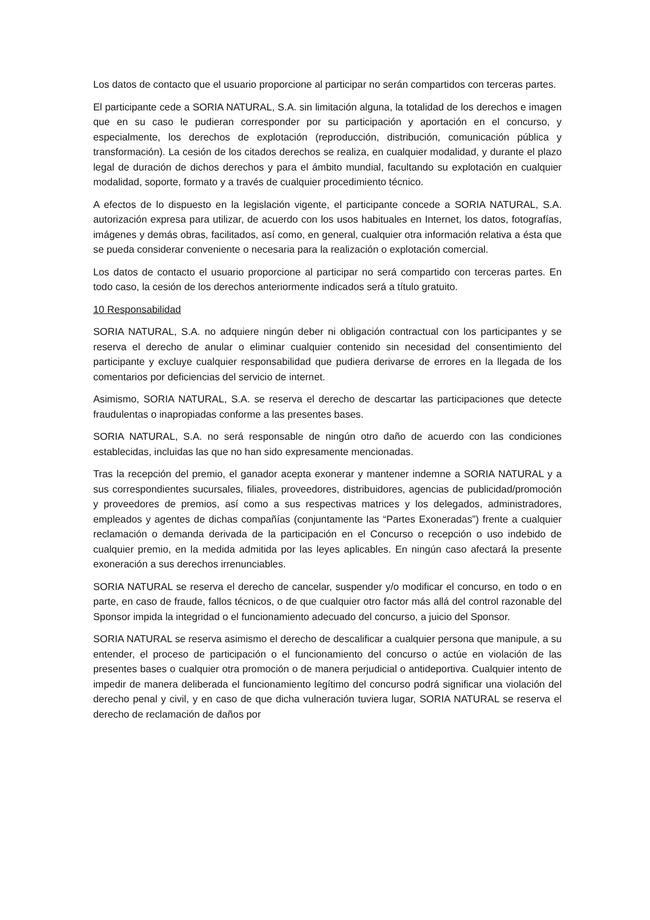Los datos de contacto que el usuario proporcione al participar no serán compartidos con terceras partes.
El participante cede a SORIA NATURAL, S.A. sin limitación alguna, la totalidad de los derechos e imagen que en su caso le pudieran corresponder por su participación y aportación en el concurso, y especialmente, los derechos de explotación (reproducción, distribución, comunicación pública y transformación). La cesión de los citados derechos se realiza, en cualquier modalidad, y durante el plazo legal de duración de dichos derechos y para el ámbito mundial, facultando su explotación en cualquier modalidad, soporte, formato y a través de cualquier procedimiento técnico.
A efectos de lo dispuesto en la legislación vigente, el participante concede a SORIA NATURAL, S.A. autorización expresa para utilizar, de acuerdo con los usos habituales en Internet, los datos, fotografías, imágenes y demás obras, facilitados, así como, en general, cualquier otra información relativa a ésta que se pueda considerar conveniente o necesaria para la realización o explotación comercial.
Los datos de contacto el usuario proporcione al participar no será compartido con terceras partes. En todo caso, la cesión de los derechos anteriormente indicados será a título gratuito.
10 Responsabilidad
SORIA NATURAL, S.A. no adquiere ningún deber ni obligación contractual con los participantes y se reserva el derecho de anular o eliminar cualquier contenido sin necesidad del consentimiento del participante y excluye cualquier responsabilidad que pudiera derivarse de errores en la llegada de los comentarios por deficiencias del servicio de internet.
Asimismo, SORIA NATURAL, S.A. se reserva el derecho de descartar las participaciones que detecte fraudulentas o inapropiadas conforme a las presentes bases.
SORIA NATURAL, S.A. no será responsable de ningún otro daño de acuerdo con las condiciones establecidas, incluidas las que no han sido expresamente mencionadas.
Tras la recepción del premio, el ganador acepta exonerar y mantener indemne a SORIA NATURAL y a sus correspondientes sucursales, filiales, proveedores, distribuidores, agencias de publicidad/promoción y proveedores de premios, así como a sus respectivas matrices y los delegados, administradores, empleados y agentes de dichas compañías (conjuntamente las “Partes Exoneradas”) frente a cualquier reclamación o demanda derivada de la participación en el Concurso o recepción o uso indebido de cualquier premio, en la medida admitida por las leyes aplicables. En ningún caso afectará la presente exoneración a sus derechos irrenunciables.
SORIA NATURAL se reserva el derecho de cancelar, suspender y/o modificar el concurso, en todo o en parte, en caso de fraude, fallos técnicos, o de que cualquier otro factor más allá del control razonable del Sponsor impida la integridad o el funcionamiento adecuado del concurso, a juicio del Sponsor.
SORIA NATURAL se reserva asimismo el derecho de descalificar a cualquier persona que manipule, a su entender, el proceso de participación o el funcionamiento del concurso o actúe en violación de las presentes bases o cualquier otra promoción o de manera perjudicial o antideportiva. Cualquier intento de impedir de manera deliberada el funcionamiento legítimo del concurso podrá significar una violación del derecho penal y civil, y en caso de que dicha vulneración tuviera lugar, SORIA NATURAL se reserva el derecho de reclamación de daños por